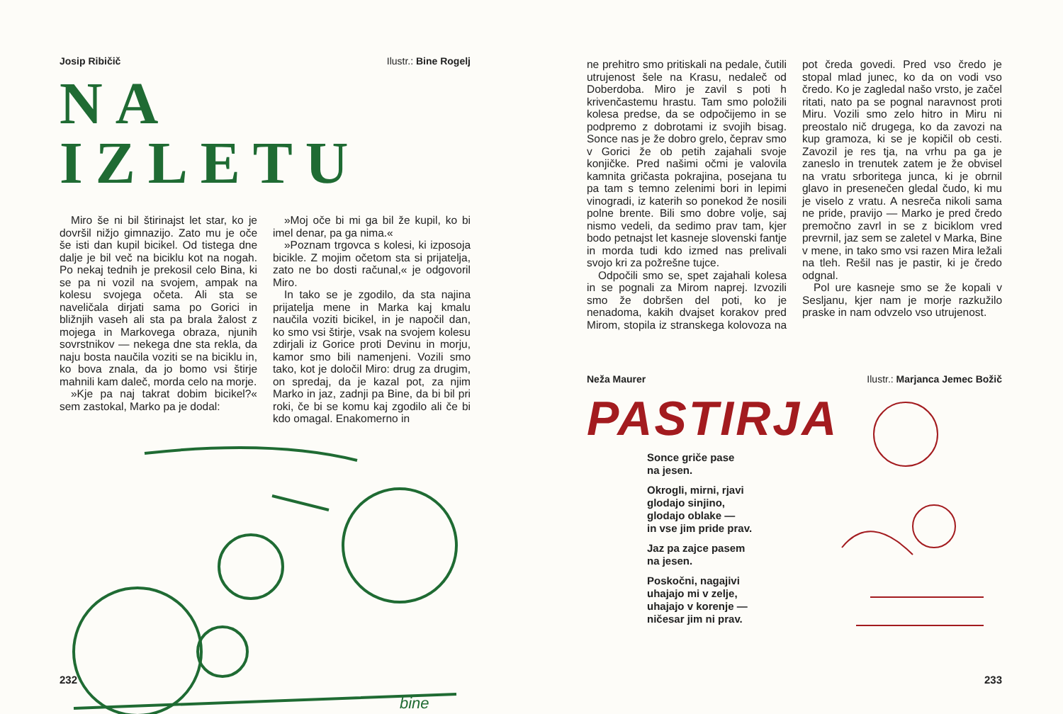Josip Ribičič Ilustr.: Bine Rogelj
NA IZLETU
Miro še ni bil štirinajst let star, ko je dovršil nižjo gimnazijo. Zato mu je oče še isti dan kupil bicikel. Od tistega dne dalje je bil več na biciklu kot na nogah. Po nekaj tednih je prekosil celo Bina, ki se pa ni vozil na svojem, ampak na kolesu svojega očeta. Ali sta se naveličala dirjati sama po Gorici in bližnjih vaseh ali sta pa brala žalost z mojega in Markovega obraza, njunih sovrstnikov — nekega dne sta rekla, da naju bosta naučila voziti se na biciklu in, ko bova znala, da jo bomo vsi štirje mahnili kam daleč, morda celo na morje.
»Kje pa naj takrat dobim bicikel?« sem zastokal, Marko pa je dodal:
»Moj oče bi mi ga bil že kupil, ko bi imel denar, pa ga nima.«
»Poznam trgovca s kolesi, ki izposoja bicikle. Z mojim očetom sta si prijatelja, zato ne bo dosti računal,« je odgovoril Miro.
In tako se je zgodilo, da sta najina prijatelja mene in Marka kaj kmalu naučila voziti bicikel, in je napočil dan, ko smo vsi štirje, vsak na svojem kolesu zdirjali iz Gorice proti Devinu in morju, kamor smo bili namenjeni. Vozili smo tako, kot je določil Miro: drug za drugim, on spredaj, da je kazal pot, za njim Marko in jaz, zadnji pa Bine, da bi bil pri roki, če bi se komu kaj zgodilo ali če bi kdo omagal. Enakomerno in
bine
232
ne prehitro smo pritiskali na pedale, čutili utrujenost šele na Krasu, nedaleč od Doberdoba. Miro je zavil s poti h krivenčastemu hrastu. Tam smo položili kolesa predse, da se odpočijemo in se podpremo z dobrotami iz svojih bisag. Sonce nas je že dobro grelo, čeprav smo v Gorici že ob petih zajahali svoje konjičke. Pred našimi očmi je valovila kamnita gričasta pokrajina, posejana tu pa tam s temno zelenimi bori in lepimi vinogradi, iz katerih so ponekod že nosili polne brente. Bili smo dobre volje, saj nismo vedeli, da sedimo prav tam, kjer bodo petnajst let kasneje slovenski fantje in morda tudi kdo izmed nas prelivali svojo kri za požrešne tujce.
Odpočili smo se, spet zajahali kolesa in se pognali za Mirom naprej. Izvozili smo že dobršen del poti, ko je nenadoma, kakih dvajset korakov pred Mirom, stopila iz stranskega kolovoza na pot čreda govedi. Pred vso čredo je stopal mlad junec, ko da on vodi vso čredo. Ko je zagledal našo vrsto, je začel ritati, nato pa se pognal naravnost proti Miru. Vozili smo zelo hitro in Miru ni preostalo nič drugega, ko da zavozi na kup gramoza, ki se je kopičil ob cesti. Zavozil je res tja, na vrhu pa ga je zaneslo in trenutek zatem je že obvisel na vratu srboritega junca, ki je obrnil glavo in presenečen gledal čudo, ki mu je viselo z vratu. A nesreča nikoli sama ne pride, pravijo — Marko je pred čredo premočno zavrl in se z biciklom vred prevrnil, jaz sem se zaletel v Marka, Bine v mene, in tako smo vsi razen Mira ležali na tleh. Rešil nas je pastir, ki je čredo odgnal.
Pol ure kasneje smo se že kopali v Sesljanu, kjer nam je morje razkužilo praske in nam odvzelo vso utrujenost.
Neža Maurer Ilustr.: Marjanca Jemec Božič
PASTIRJA
Sonce griče pase
na jesen.
Okrogli, mirni, rjavi
glodajo sinjino,
glodajo oblake —
in vse jim pride prav.
Jaz pa zajce pasem
na jesen.
Poskočni, nagajivi
uhajajo mi v zelje,
uhajajo v korenje —
ničesar jim ni prav.
233